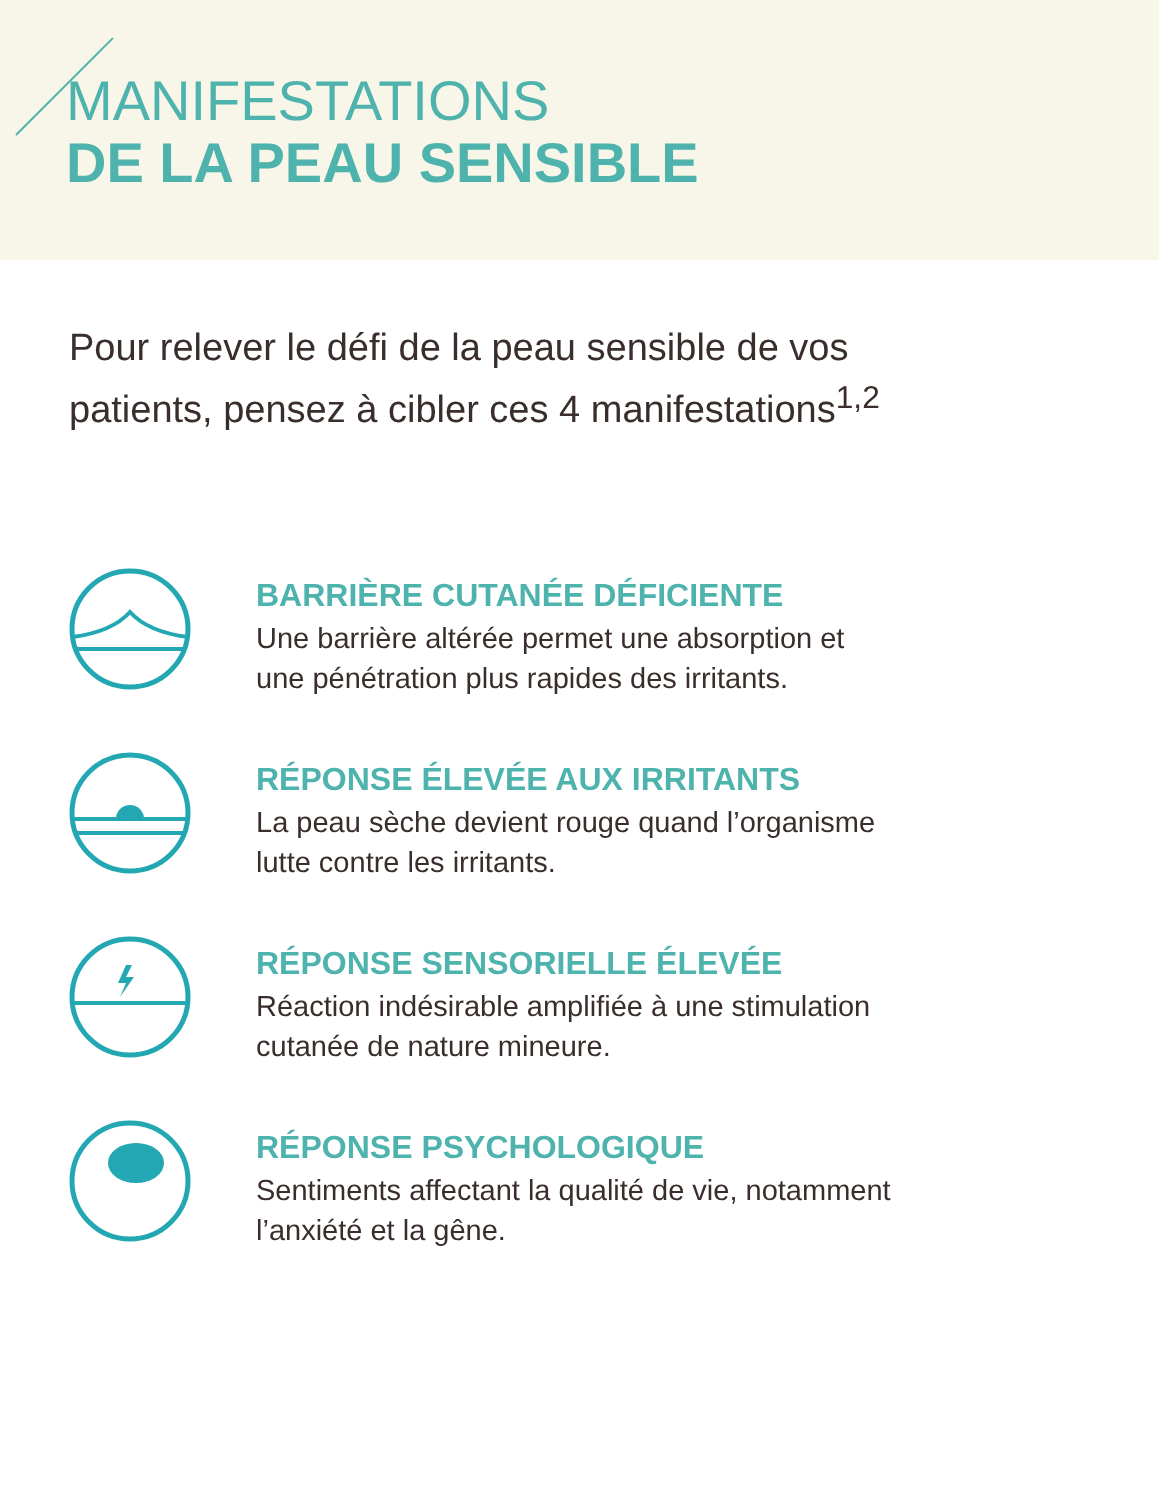MANIFESTATIONS
DE LA PEAU SENSIBLE
Pour relever le défi de la peau sensible de vos patients, pensez à cibler ces 4 manifestations<sup>1,2</sup>
BARRIÈRE CUTANÉE DÉFICIENTE
Une barrière altérée permet une absorption et
une pénétration plus rapides des irritants.
RÉPONSE ÉLEVÉE AUX IRRITANTS
La peau sèche devient rouge quand l’organisme
lutte contre les irritants.
RÉPONSE SENSORIELLE ÉLEVÉE
Réaction indésirable amplifiée à une stimulation
cutanée de nature mineure.
RÉPONSE PSYCHOLOGIQUE
Sentiments affectant la qualité de vie, notamment
l’anxiété et la gêne.